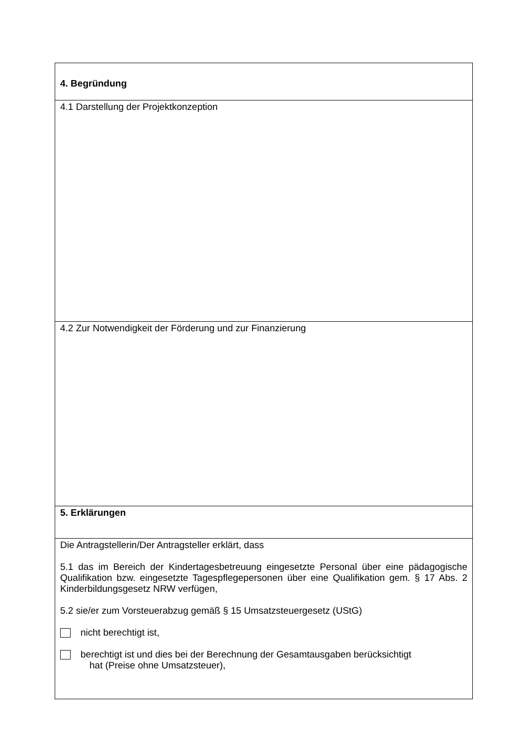| 4. Begründung |
| 4.1 Darstellung der Projektkonzeption |
| 4.2 Zur Notwendigkeit der Förderung und zur Finanzierung |
| 5. Erklärungen |
| Die Antragstellerin/Der Antragsteller erklärt, dass 5.1 das im Bereich der Kindertagesbetreuung eingesetzte Personal über eine pädagogische Qualifikation bzw. eingesetzte Tagespflegepersonen über eine Qualifikation gem. § 17 Abs. 2 Kinderbildungsgesetz NRW verfügen, 5.2 sie/er zum Vorsteuerabzug gemäß § 15 Umsatzsteuergesetz (UStG) nicht berechtigt ist, berechtigt ist und dies bei der Berechnung der Gesamtausgaben berücksichtigt hat (Preise ohne Umsatzsteuer), |